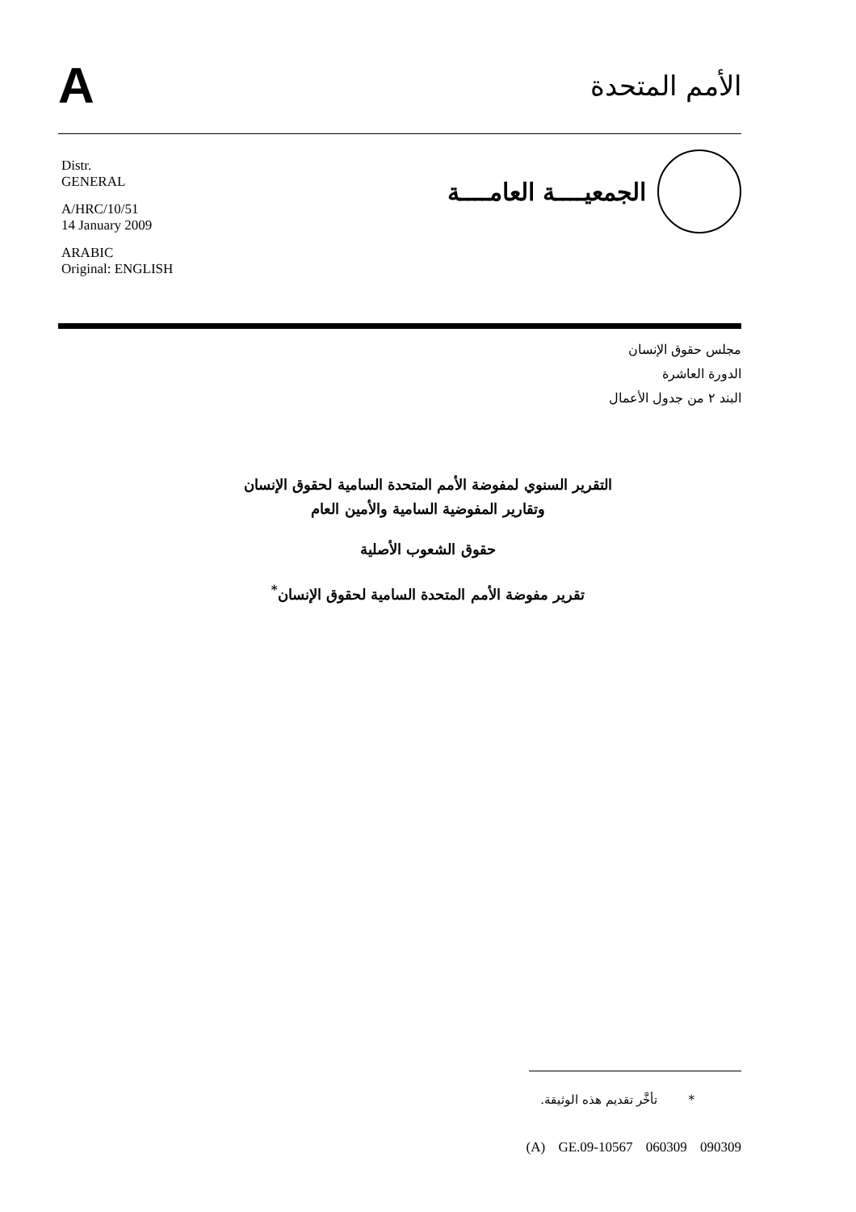A
الأمم المتحدة
Distr.
GENERAL
A/HRC/10/51
14 January 2009
ARABIC
Original: ENGLISH
الجمعيــــة العامــــة
مجلس حقوق الإنسان
الدورة العاشرة
البند ٢ من جدول الأعمال
التقرير السنوي لمفوضة الأمم المتحدة السامية لحقوق الإنسان
وتقارير المفوضية السامية والأمين العام
حقوق الشعوب الأصلية
تقرير مفوضة الأمم المتحدة السامية لحقوق الإنسان<sup>*</sup>
* تأخَّر تقديم هذه الوثيقة.
(A) GE.09-10567 060309 090309